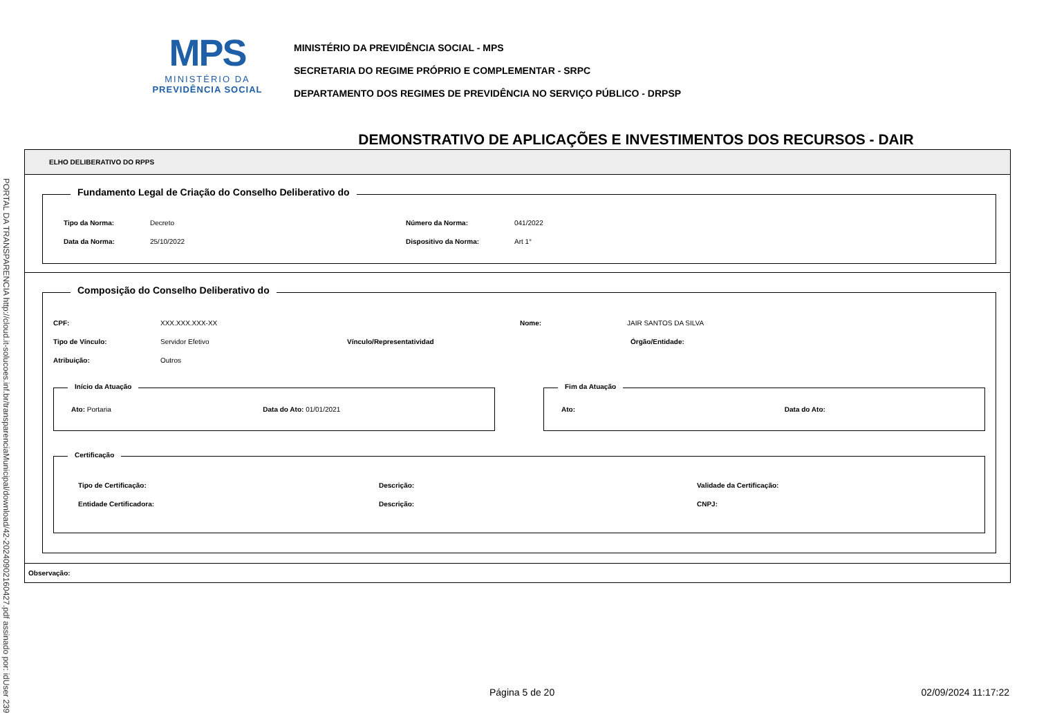MPS
MINISTÉRIO DA
PREVIDÊNCIA SOCIAL
MINISTÉRIO DA PREVIDÊNCIA SOCIAL - MPS
SECRETARIA DO REGIME PRÓPRIO E COMPLEMENTAR - SRPC
DEPARTAMENTO DOS REGIMES DE PREVIDÊNCIA NO SERVIÇO PÚBLICO - DRPSP
DEMONSTRATIVO DE APLICAÇÕES E INVESTIMENTOS DOS RECURSOS - DAIR
PORTAL DA TRANSPARENCIA http://cloud.it-solucoes.inf.br/transparenciaMunicipal/download/42-20240902160427.pdf assinado por: idUser 239
ELHO DELIBERATIVO DO RPPS
Fundamento Legal de Criação do Conselho Deliberativo do
Tipo da Norma: Decreto Número da Norma: 041/2022
Data da Norma: 25/10/2022 Dispositivo da Norma: Art 1°
Composição do Conselho Deliberativo do
CPF: XXX.XXX.XXX-XX Nome: JAIR SANTOS DA SILVA
Tipo de Vínculo: Servidor Efetivo Vínculo/Representatividad Órgão/Entidade:
Atribuição: Outros
Início da Atuação
Ato: Portaria Data do Ato: 01/01/2021
Fim da Atuação
Ato: Data do Ato:
Certificação
Tipo de Certificação: Descrição: Validade da Certificação:
Entidade Certificadora: Descrição: CNPJ:
Observação:
Página 5 de 20 02/09/2024 11:17:22